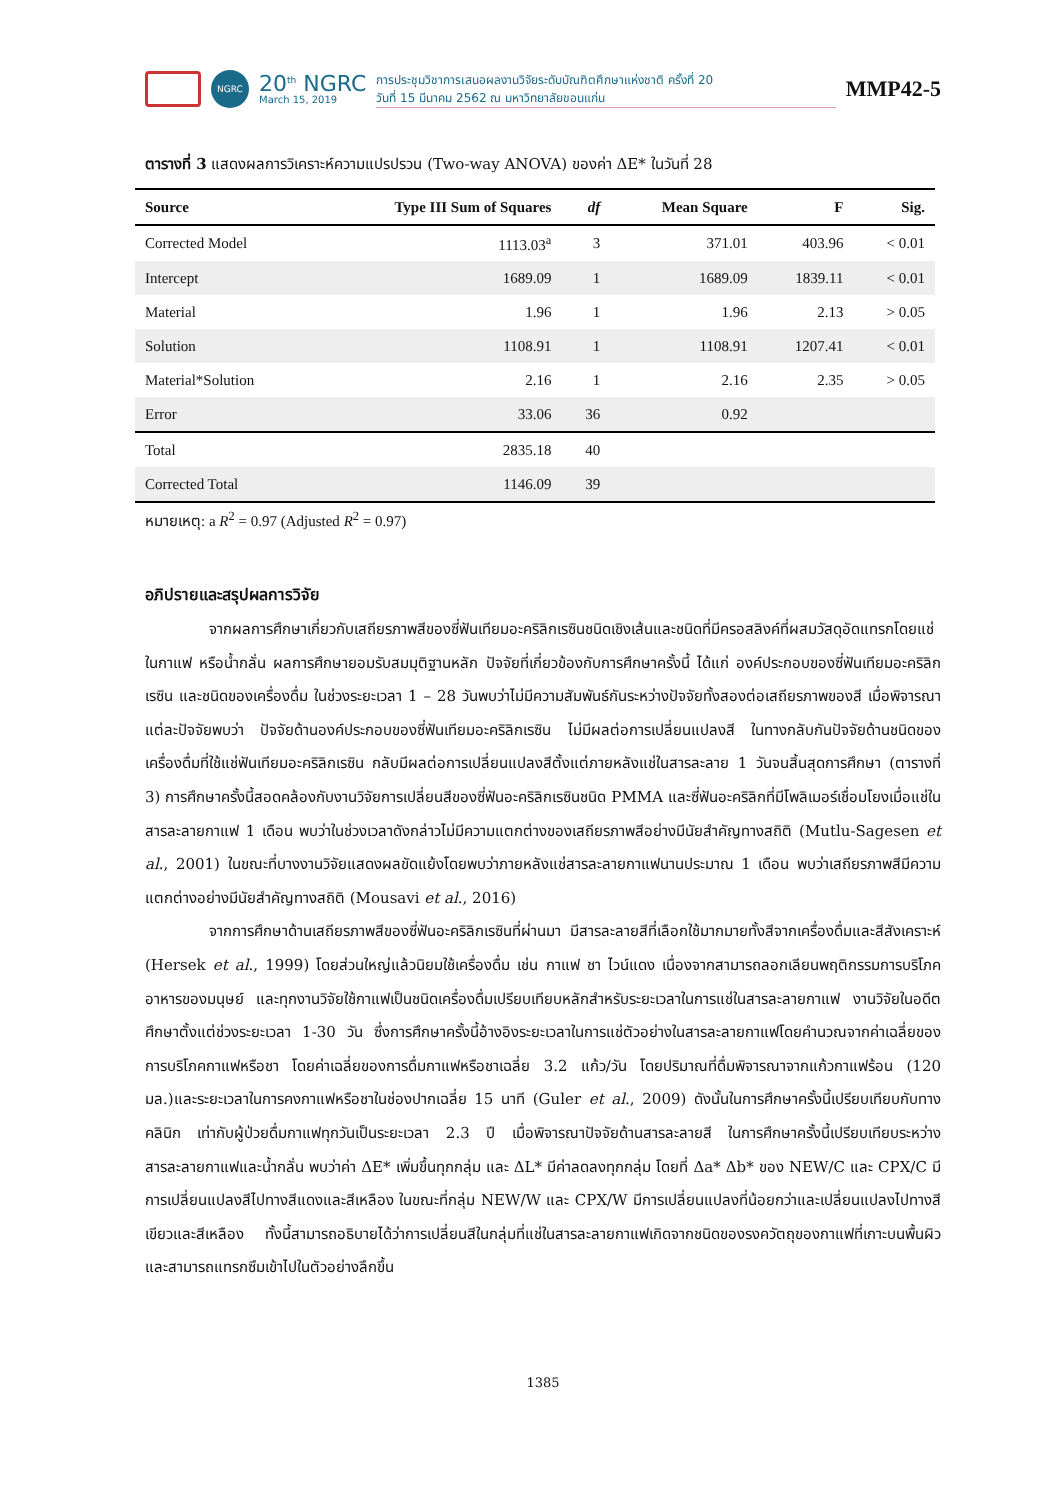NGRC
20<sup>th</sup> NGRC
March 15, 2019
การประชุมวิชาการเสนอผลงานวิจัยระดับบัณฑิตศึกษาแห่งชาติ ครั้งที่ 20
วันที่ 15 มีนาคม 2562 ณ มหาวิทยาลัยขอนแก่น
MMP42-5
ตารางที่ 3 แสดงผลการวิเคราะห์ความแปรปรวน (Two-way ANOVA) ของค่า ΔE* ในวันที่ 28
| Source | Type III Sum of Squares | df | Mean Square | F | Sig. |
| --- | --- | --- | --- | --- | --- |
| Corrected Model | 1113.03<sup>a</sup> | 3 | 371.01 | 403.96 | < 0.01 |
| Intercept | 1689.09 | 1 | 1689.09 | 1839.11 | < 0.01 |
| Material | 1.96 | 1 | 1.96 | 2.13 | > 0.05 |
| Solution | 1108.91 | 1 | 1108.91 | 1207.41 | < 0.01 |
| Material*Solution | 2.16 | 1 | 2.16 | 2.35 | > 0.05 |
| Error | 33.06 | 36 | 0.92 | | |
| Total | 2835.18 | 40 | | | |
| Corrected Total | 1146.09 | 39 | | | |
หมายเหตุ: a R<sup>2</sup> = 0.97 (Adjusted R<sup>2</sup> = 0.97)
อภิปรายและสรุปผลการวิจัย
จากผลการศึกษาเกี่ยวกับเสถียรภาพสีของซี่ฟันเทียมอะคริลิกเรซินชนิดเชิงเส้นและชนิดที่มีครอสลิงค์ที่ผสมวัสดุอัดแทรกโดยแช่ในกาแฟ หรือน้ำกลั่น ผลการศึกษายอมรับสมมุติฐานหลัก ปัจจัยที่เกี่ยวข้องกับการศึกษาครั้งนี้ ได้แก่ องค์ประกอบของซี่ฟันเทียมอะคริลิกเรซิน และชนิดของเครื่องดื่ม ในช่วงระยะเวลา 1 – 28 วันพบว่าไม่มีความสัมพันธ์กันระหว่างปัจจัยทั้งสองต่อเสถียรภาพของสี เมื่อพิจารณาแต่ละปัจจัยพบว่า ปัจจัยด้านองค์ประกอบของซี่ฟันเทียมอะคริลิกเรซิน ไม่มีผลต่อการเปลี่ยนแปลงสี ในทางกลับกันปัจจัยด้านชนิดของเครื่องดื่มที่ใช้แช่ฟันเทียมอะคริลิกเรซิน กลับมีผลต่อการเปลี่ยนแปลงสีตั้งแต่ภายหลังแช่ในสารละลาย 1 วันจนสิ้นสุดการศึกษา (ตารางที่ 3) การศึกษาครั้งนี้สอดคล้องกับงานวิจัยการเปลี่ยนสีของซี่ฟันอะคริลิกเรซินชนิด PMMA และซี่ฟันอะคริลิกที่มีโพลิเมอร์เชื่อมโยงเมื่อแช่ในสารละลายกาแฟ 1 เดือน พบว่าในช่วงเวลาดังกล่าวไม่มีความแตกต่างของเสถียรภาพสีอย่างมีนัยสำคัญทางสถิติ (Mutlu-Sagesen et al., 2001) ในขณะที่บางงานวิจัยแสดงผลขัดแย้งโดยพบว่าภายหลังแช่สารละลายกาแฟนานประมาณ 1 เดือน พบว่าเสถียรภาพสีมีความแตกต่างอย่างมีนัยสำคัญทางสถิติ (Mousavi et al., 2016)
จากการศึกษาด้านเสถียรภาพสีของซี่ฟันอะคริลิกเรซินที่ผ่านมา มีสารละลายสีที่เลือกใช้มากมายทั้งสีจากเครื่องดื่มและสีสังเคราะห์ (Hersek et al., 1999) โดยส่วนใหญ่แล้วนิยมใช้เครื่องดื่ม เช่น กาแฟ ชา ไวน์แดง เนื่องจากสามารถลอกเลียนพฤติกรรมการบริโภคอาหารของมนุษย์ และทุกงานวิจัยใช้กาแฟเป็นชนิดเครื่องดื่มเปรียบเทียบหลักสำหรับระยะเวลาในการแช่ในสารละลายกาแฟ งานวิจัยในอดีตศึกษาตั้งแต่ช่วงระยะเวลา 1-30 วัน ซึ่งการศึกษาครั้งนี้อ้างอิงระยะเวลาในการแช่ตัวอย่างในสารละลายกาแฟโดยคำนวณจากค่าเฉลี่ยของการบริโภคกาแฟหรือชา โดยค่าเฉลี่ยของการดื่มกาแฟหรือชาเฉลี่ย 3.2 แก้ว/วัน โดยปริมาณที่ดื่มพิจารณาจากแก้วกาแฟร้อน (120 มล.)และระยะเวลาในการคงกาแฟหรือชาในช่องปากเฉลี่ย 15 นาที (Guler et al., 2009) ดังนั้นในการศึกษาครั้งนี้เปรียบเทียบกับทางคลินิก เท่ากับผู้ป่วยดื่มกาแฟทุกวันเป็นระยะเวลา 2.3 ปี เมื่อพิจารณาปัจจัยด้านสารละลายสี ในการศึกษาครั้งนี้เปรียบเทียบระหว่างสารละลายกาแฟและน้ำกลั่น พบว่าค่า ΔE* เพิ่มขึ้นทุกกลุ่ม และ ΔL* มีค่าลดลงทุกกลุ่ม โดยที่ Δa* Δb* ของ NEW/C และ CPX/C มีการเปลี่ยนแปลงสีไปทางสีแดงและสีเหลือง ในขณะที่กลุ่ม NEW/W และ CPX/W มีการเปลี่ยนแปลงที่น้อยกว่าและเปลี่ยนแปลงไปทางสีเขียวและสีเหลือง ทั้งนี้สามารถอธิบายได้ว่าการเปลี่ยนสีในกลุ่มที่แช่ในสารละลายกาแฟเกิดจากชนิดของรงควัตถุของกาแฟที่เกาะบนพื้นผิวและสามารถแทรกซึมเข้าไปในตัวอย่างลึกขึ้น
1385